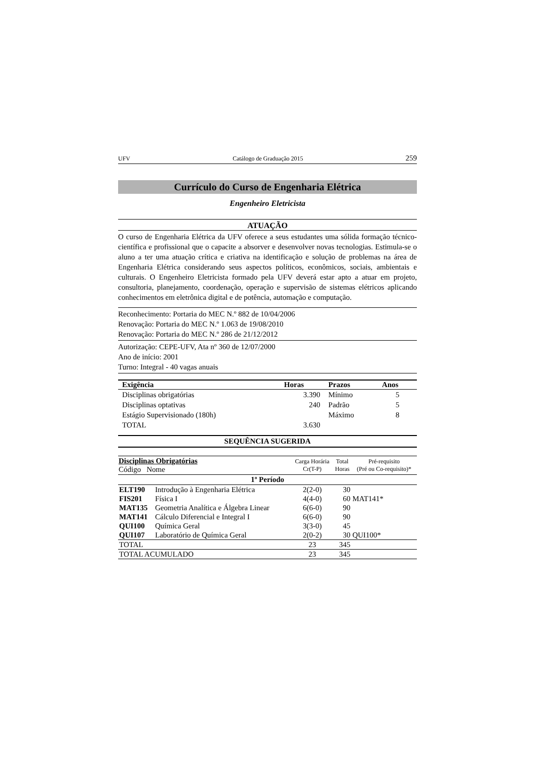UFV Catálogo de Graduação 2015 259
Currículo do Curso de Engenharia Elétrica
Engenheiro Eletricista
ATUAÇÃO
O curso de Engenharia Elétrica da UFV oferece a seus estudantes uma sólida formação técnico-científica e profissional que o capacite a absorver e desenvolver novas tecnologias. Estimula-se o aluno a ter uma atuação crítica e criativa na identificação e solução de problemas na área de Engenharia Elétrica considerando seus aspectos políticos, econômicos, sociais, ambientais e culturais. O Engenheiro Eletricista formado pela UFV deverá estar apto a atuar em projeto, consultoria, planejamento, coordenação, operação e supervisão de sistemas elétricos aplicando conhecimentos em eletrônica digital e de potência, automação e computação.
Reconhecimento: Portaria do MEC N.º 882 de 10/04/2006
Renovação: Portaria do MEC N.º 1.063 de 19/08/2010
Renovação: Portaria do MEC N.º 286 de 21/12/2012
Autorização: CEPE-UFV, Ata nº 360 de 12/07/2000
Ano de início: 2001
Turno: Integral - 40 vagas anuais
| Exigência | Horas | Prazos | Anos |
| --- | --- | --- | --- |
| Disciplinas obrigatórias | 3.390 | Mínimo | 5 |
| Disciplinas optativas | 240 | Padrão | 5 |
| Estágio Supervisionado (180h) | | Máximo | 8 |
| TOTAL | 3.630 | | |
SEQUÊNCIA SUGERIDA
| Disciplinas Obrigatórias Código Nome | | Carga Horária Cr(T-P) | Total Horas | Pré-requisito (Pré ou Co-requisito)* |
| --- | --- | --- | --- | --- |
| 1º Período | | | | |
| ELT190 | Introdução à Engenharia Elétrica | 2(2-0) | 30 | |
| FIS201 | Física I | 4(4-0) | 60 | MAT141* |
| MAT135 | Geometria Analítica e Álgebra Linear | 6(6-0) | 90 | |
| MAT141 | Cálculo Diferencial e Integral I | 6(6-0) | 90 | |
| QUI100 | Química Geral | 3(3-0) | 45 | |
| QUI107 | Laboratório de Química Geral | 2(0-2) | 30 | QUI100* |
| TOTAL | | 23 | 345 | |
| TOTAL ACUMULADO | | 23 | 345 | |